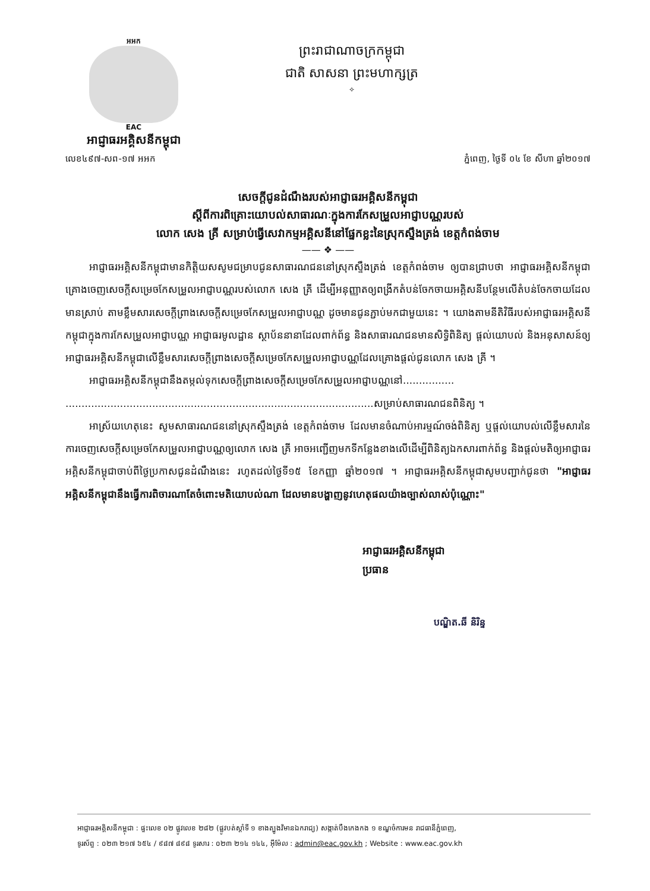អអក
EAC
អាជ្ញាធរអគ្គិសនីកម្ពុជា
ព្រះរាជាណាចក្រកម្ពុជា
ជាតិ សាសនា ព្រះមហាក្សត្រ
✧
លេខ៤៩៧-សព-១៧ អអក ភ្នំពេញ, ថ្ងៃទី ០៤ ខែ សីហា ឆ្នាំ២០១៧
សេចក្តីជូនដំណឹងរបស់អាជ្ញាធរអគ្គិសនីកម្ពុជា
ស្តីពីការពិគ្រោះយោបល់សាធារណៈក្នុងការកែសម្រួលអាជ្ញាបណ្ណរបស់
លោក សេង គ្រី សម្រាប់ធ្វើសេវាកម្មអគ្គិសនីនៅផ្នែកខ្លះនៃស្រុកស្ទឹងត្រង់ ខេត្តកំពង់ចាម
—— ❖ ——
អាជ្ញាធរអគ្គិសនីកម្ពុជាមានកិត្តិយសសូមជម្រាបជូនសាធារណជននៅស្រុកស្ទឹងត្រង់ ខេត្តកំពង់ចាម ឲ្យបានជ្រាបថា អាជ្ញាធរអគ្គិសនីកម្ពុជាគ្រោងចេញសេចក្តីសម្រេចកែសម្រួលអាជ្ញាបណ្ណរបស់លោក សេង គ្រី ដើម្បីអនុញ្ញាតឲ្យពង្រីកតំបន់ចែកចាយអគ្គិសនីបន្ថែមលើតំបន់ចែកចាយដែលមានស្រាប់ តាមខ្លឹមសារសេចក្តីព្រាងសេចក្តីសម្រេចកែសម្រួលអាជ្ញាបណ្ណ ដូចមានជូនភ្ជាប់មកជាមួយនេះ ។ យោងតាមនីតិវិធីរបស់អាជ្ញាធរអគ្គិសនីកម្ពុជាក្នុងការកែសម្រួលអាជ្ញាបណ្ណ អាជ្ញាធរមូលដ្ឋាន ស្ថាប័ននានាដែលពាក់ព័ន្ធ និងសាធារណជនមានសិទ្ធិពិនិត្យ ផ្តល់យោបល់ និងអនុសាសន៍ឲ្យអាជ្ញាធរអគ្គិសនីកម្ពុជាលើខ្លឹមសារសេចក្តីព្រាងសេចក្តីសម្រេចកែសម្រួលអាជ្ញាបណ្ណដែលគ្រោងផ្តល់ជូនលោក សេង គ្រី ។
អាជ្ញាធរអគ្គិសនីកម្ពុជានឹងតម្កល់ទុកសេចក្តីព្រាងសេចក្តីសម្រេចកែសម្រួលអាជ្ញាបណ្ណនៅ................ ................................................................................................សម្រាប់សាធារណជនពិនិត្យ ។
អាស្រ័យហេតុនេះ សូមសាធារណជននៅស្រុកស្ទឹងត្រង់ ខេត្តកំពង់ចាម ដែលមានចំណាប់អារម្មណ៍ចង់ពិនិត្យ ឬផ្តល់យោបល់លើខ្លឹមសារនៃការចេញសេចក្តីសម្រេចកែសម្រួលអាជ្ញាបណ្ណឲ្យលោក សេង គ្រី អាចអញ្ជើញមកទីកន្លែងខាងលើដើម្បីពិនិត្យឯកសារពាក់ព័ន្ធ និងផ្តល់មតិឲ្យអាជ្ញាធរអគ្គិសនីកម្ពុជាចាប់ពីថ្ងៃប្រកាសជូនដំណឹងនេះ រហូតដល់ថ្ងៃទី១៥ ខែកញ្ញា ឆ្នាំ២០១៧ ។ អាជ្ញាធរអគ្គិសនីកម្ពុជាសូមបញ្ជាក់ជូនថា "អាជ្ញាធរអគ្គិសនីកម្ពុជានឹងធ្វើការពិចារណាតែចំពោះមតិយោបល់ណា ដែលមានបង្ហាញនូវហេតុផលយ៉ាងច្បាស់លាស់ប៉ុណ្ណោះ"
អាជ្ញាធរអគ្គិសនីកម្ពុជា
ប្រធាន
បណ្ឌិត.ឆី និរិន្ទ
អាជ្ញាធរអគ្គិសនីកម្ពុជា : ផ្ទះលេខ ០២ ផ្លូវលេខ ២៨២ (ផ្លូវបត់ស្តាំទី ១ ខាងត្បូងវិមានឯករាជ្យ) សង្កាត់បឹងកេងកង ១ ខណ្ឌចំការមន រាជធានីភ្នំពេញ,
ទូរស័ព្ទ : ០២៣ ២១៧ ៦៥៤ / ៩៨៧ ៨៩៨ ទូរសារ : ០២៣ ២១៤ ១៤៤, អ៊ីម៉ែល : admin@eac.gov.kh ; Website : www.eac.gov.kh